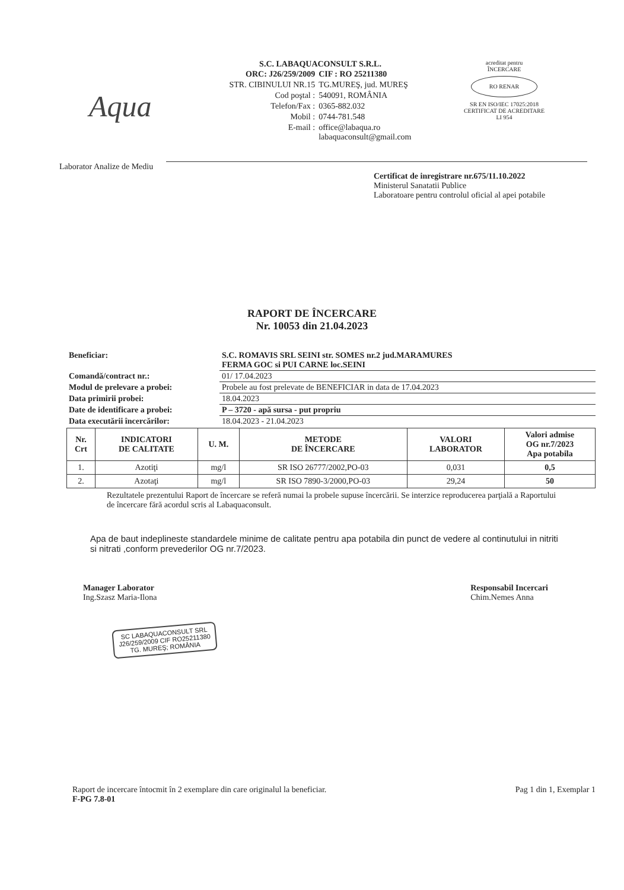Aqua
S.C. LABAQUACONSULT S.R.L.
| ORC: J26/259/2009 | CIF : RO 25211380 |
| STR. CIBINULUI NR.15 | TG.MUREŞ, jud. MUREŞ |
| Cod poştal : | 540091, ROMÂNIA |
| Telefon/Fax : | 0365-882.032 |
| Mobil : | 0744-781.548 |
| E-mail : | office@labaqua.ro labaquaconsult@gmail.com |
acreditat pentru
ÎNCERCARE
RO RENAR
SR EN ISO/IEC 17025:2018
CERTIFICAT DE ACREDITARE
LI 954
Laborator Analize de Mediu
Certificat de inregistrare nr.675/11.10.2022
Ministerul Sanatatii Publice
Laboratoare pentru controlul oficial al apei potabile
RAPORT DE ÎNCERCARE
Nr. 10053 din 21.04.2023
| Beneficiar: | S.C. ROMAVIS SRL SEINI str. SOMES nr.2 jud.MARAMURES FERMA GOC si PUI CARNE loc.SEINI |
| Comandă/contract nr.: | 01/ 17.04.2023 |
| Modul de prelevare a probei: | Probele au fost prelevate de BENEFICIAR in data de 17.04.2023 |
| Data primirii probei: | 18.04.2023 |
| Date de identificare a probei: | P – 3720 - apă sursa - put propriu |
| Data executării încercărilor: | 18.04.2023 - 21.04.2023 |
| Nr. Crt | INDICATORI DE CALITATE | U. M. | METODE DE ÎNCERCARE | VALORI LABORATOR | Valori admise OG nr.7/2023 Apa potabila |
| --- | --- | --- | --- | --- | --- |
| 1. | Azotiţi | mg/l | SR ISO 26777/2002,PO-03 | 0,031 | 0,5 |
| 2. | Azotaţi | mg/l | SR ISO 7890-3/2000,PO-03 | 29,24 | 50 |
Rezultatele prezentului Raport de încercare se referă numai la probele supuse încercării. Se interzice reproducerea parţială a Raportului de încercare fără acordul scris al Labaquaconsult.
Apa de baut indeplineste standardele minime de calitate pentru apa potabila din punct de vedere al continutului in nitriti si nitrati ,conform prevederilor OG nr.7/2023.
Manager Laborator
Ing.Szasz Maria-Ilona
SC LABAQUACONSULT SRL
J26/259/2009 CIF RO25211380
TG. MUREŞ; ROMÂNIA
Responsabil Incercari
Chim.Nemes Anna
Raport de incercare întocmit în 2 exemplare din care originalul la beneficiar.
F-PG 7.8-01
Pag 1 din 1, Exemplar 1